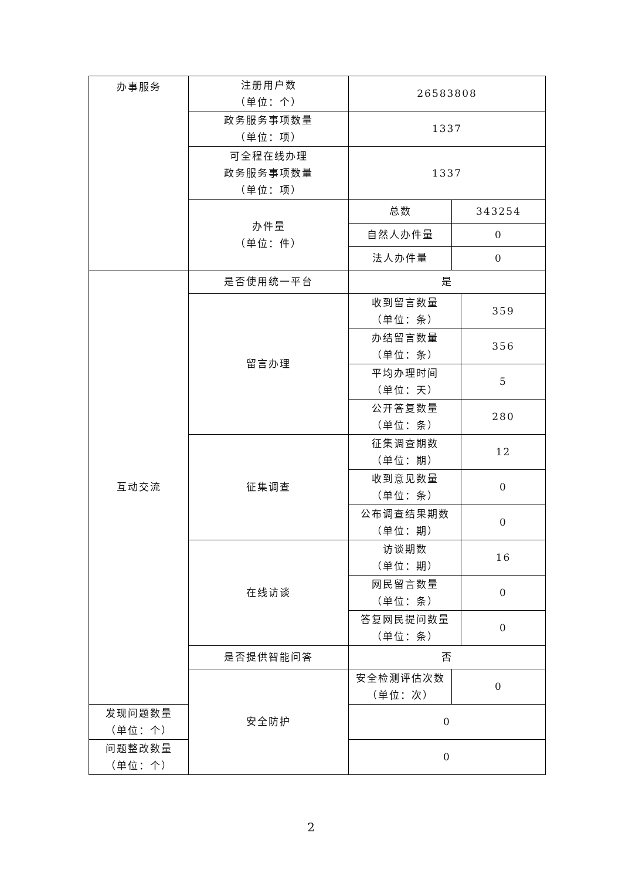| 办事服务 | 注册用户数 （单位：个） | 26583808 | | |
| | 政务服务事项数量 （单位：项） | 1337 | | |
| | 可全程在线办理 政务服务事项数量 （单位：项） | 1337 | | |
| | 办件量 （单位：件） | 总数 | 343254 | |
| | | 自然人办件量 | 0 | |
| | | 法人办件量 | 0 | |
| 互动交流 | 是否使用统一平台 | 是 | | |
| | 留言办理 | 收到留言数量 （单位：条） | | 359 |
| | | 办结留言数量 （单位：条） | | 356 |
| | | 平均办理时间 （单位：天） | | 5 |
| | | 公开答复数量 （单位：条） | | 280 |
| | 征集调查 | 征集调查期数 （单位：期） | | 12 |
| | | 收到意见数量 （单位：条） | | 0 |
| | | 公布调查结果期数 （单位：期） | | 0 |
| | 在线访谈 | 访谈期数 （单位：期） | | 16 |
| | | 网民留言数量 （单位：条） | | 0 |
| | | 答复网民提问数量 （单位：条） | | 0 |
| | 是否提供智能问答 | 否 | | |
| | 安全防护 | 安全检测评估次数 （单位：次） | 0 | |
| 发现问题数量 （单位：个） | | 0 | | |
| 问题整改数量 （单位：个） | | 0 | | |
2